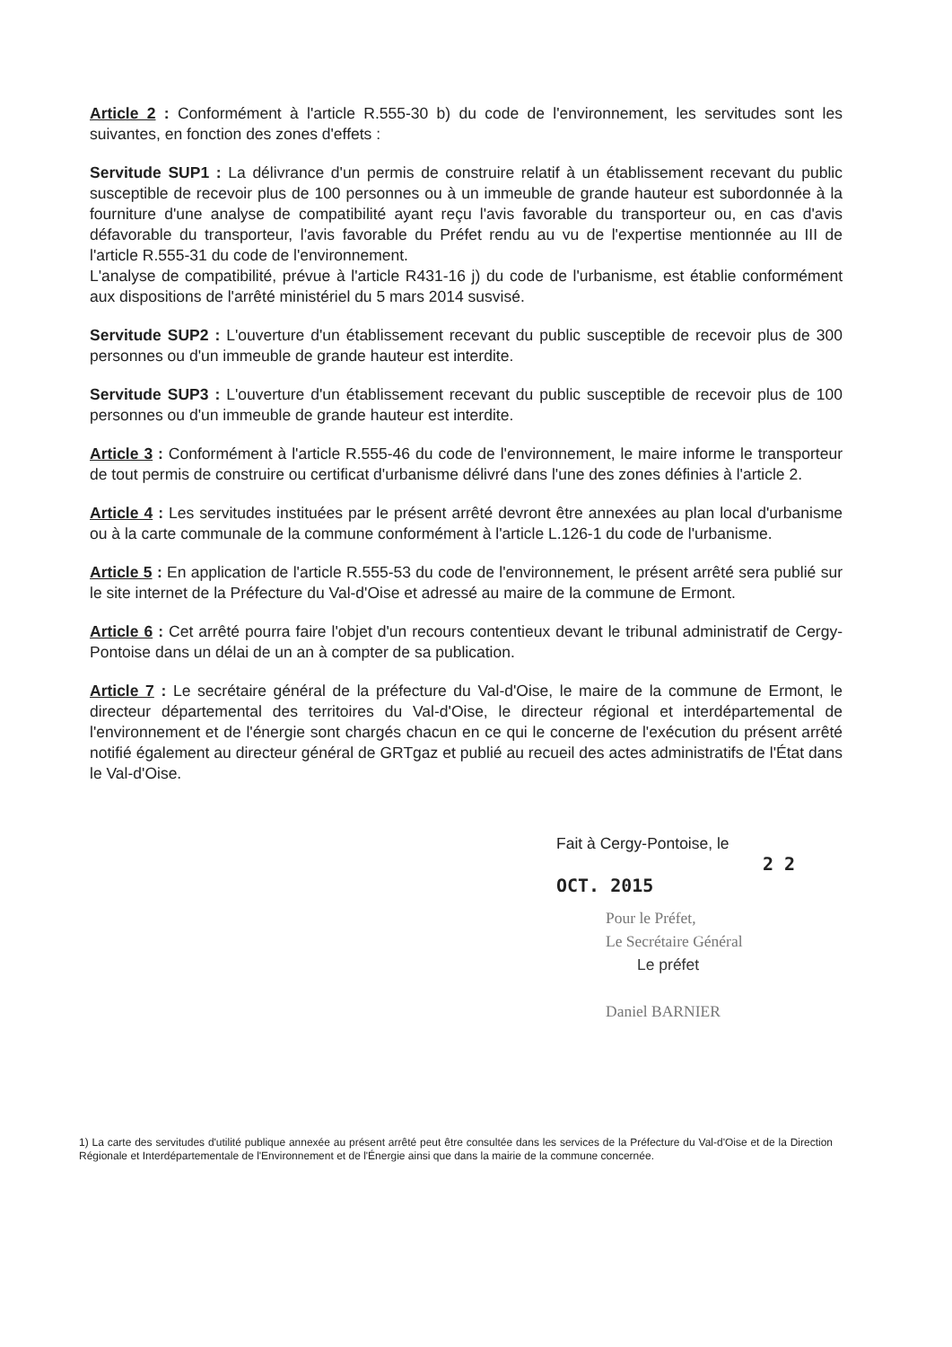Article 2 : Conformément à l'article R.555-30 b) du code de l'environnement, les servitudes sont les suivantes, en fonction des zones d'effets :
Servitude SUP1 : La délivrance d'un permis de construire relatif à un établissement recevant du public susceptible de recevoir plus de 100 personnes ou à un immeuble de grande hauteur est subordonnée à la fourniture d'une analyse de compatibilité ayant reçu l'avis favorable du transporteur ou, en cas d'avis défavorable du transporteur, l'avis favorable du Préfet rendu au vu de l'expertise mentionnée au III de l'article R.555-31 du code de l'environnement.
L'analyse de compatibilité, prévue à l'article R431-16 j) du code de l'urbanisme, est établie conformément aux dispositions de l'arrêté ministériel du 5 mars 2014 susvisé.
Servitude SUP2 : L'ouverture d'un établissement recevant du public susceptible de recevoir plus de 300 personnes ou d'un immeuble de grande hauteur est interdite.
Servitude SUP3 : L'ouverture d'un établissement recevant du public susceptible de recevoir plus de 100 personnes ou d'un immeuble de grande hauteur est interdite.
Article 3 : Conformément à l'article R.555-46 du code de l'environnement, le maire informe le transporteur de tout permis de construire ou certificat d'urbanisme délivré dans l'une des zones définies à l'article 2.
Article 4 : Les servitudes instituées par le présent arrêté devront être annexées au plan local d'urbanisme ou à la carte communale de la commune conformément à l'article L.126-1 du code de l'urbanisme.
Article 5 : En application de l'article R.555-53 du code de l'environnement, le présent arrêté sera publié sur le site internet de la Préfecture du Val-d'Oise et adressé au maire de la commune de Ermont.
Article 6 : Cet arrêté pourra faire l'objet d'un recours contentieux devant le tribunal administratif de Cergy-Pontoise dans un délai de un an à compter de sa publication.
Article 7 : Le secrétaire général de la préfecture du Val-d'Oise, le maire de la commune de Ermont, le directeur départemental des territoires du Val-d'Oise, le directeur régional et interdépartemental de l'environnement et de l'énergie sont chargés chacun en ce qui le concerne de l'exécution du présent arrêté notifié également au directeur général de GRTgaz et publié au recueil des actes administratifs de l'État dans le Val-d'Oise.
Fait à Cergy-Pontoise, le
2 2 OCT. 2015
Pour le Préfet,
Le Secrétaire Général
Le préfet
Daniel BARNIER
1) La carte des servitudes d'utilité publique annexée au présent arrêté peut être consultée dans les services de la Préfecture du Val-d'Oise et de la Direction Régionale et Interdépartementale de l'Environnement et de l'Énergie ainsi que dans la mairie de la commune concernée.